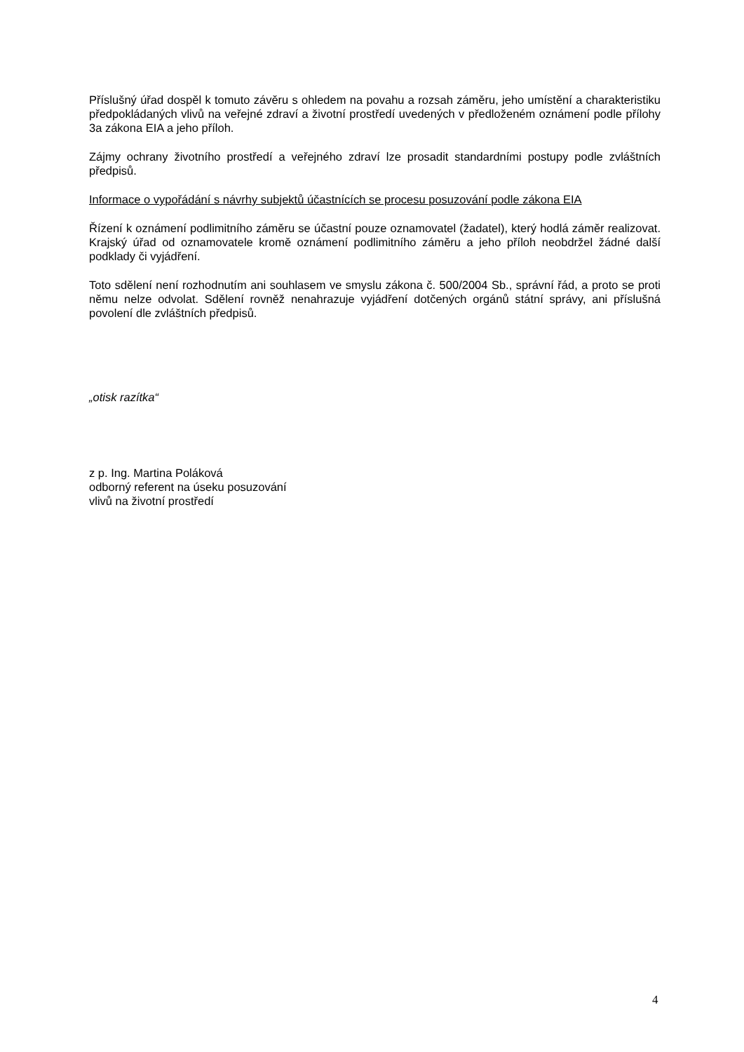Příslušný úřad dospěl k tomuto závěru s ohledem na povahu a rozsah záměru, jeho umístění a charakteristiku předpokládaných vlivů na veřejné zdraví a životní prostředí uvedených v předloženém oznámení podle přílohy 3a zákona EIA a jeho příloh.
Zájmy ochrany životního prostředí a veřejného zdraví lze prosadit standardními postupy podle zvláštních předpisů.
Informace o vypořádání s návrhy subjektů účastnících se procesu posuzování podle zákona EIA
Řízení k oznámení podlimitního záměru se účastní pouze oznamovatel (žadatel), který hodlá záměr realizovat. Krajský úřad od oznamovatele kromě oznámení podlimitního záměru a jeho příloh neobdržel žádné další podklady či vyjádření.
Toto sdělení není rozhodnutím ani souhlasem ve smyslu zákona č. 500/2004 Sb., správní řád, a proto se proti němu nelze odvolat. Sdělení rovněž nenahrazuje vyjádření dotčených orgánů státní správy, ani příslušná povolení dle zvláštních předpisů.
„otisk razítka“
z p. Ing. Martina Poláková
odborný referent na úseku posuzování
vlivů na životní prostředí
4